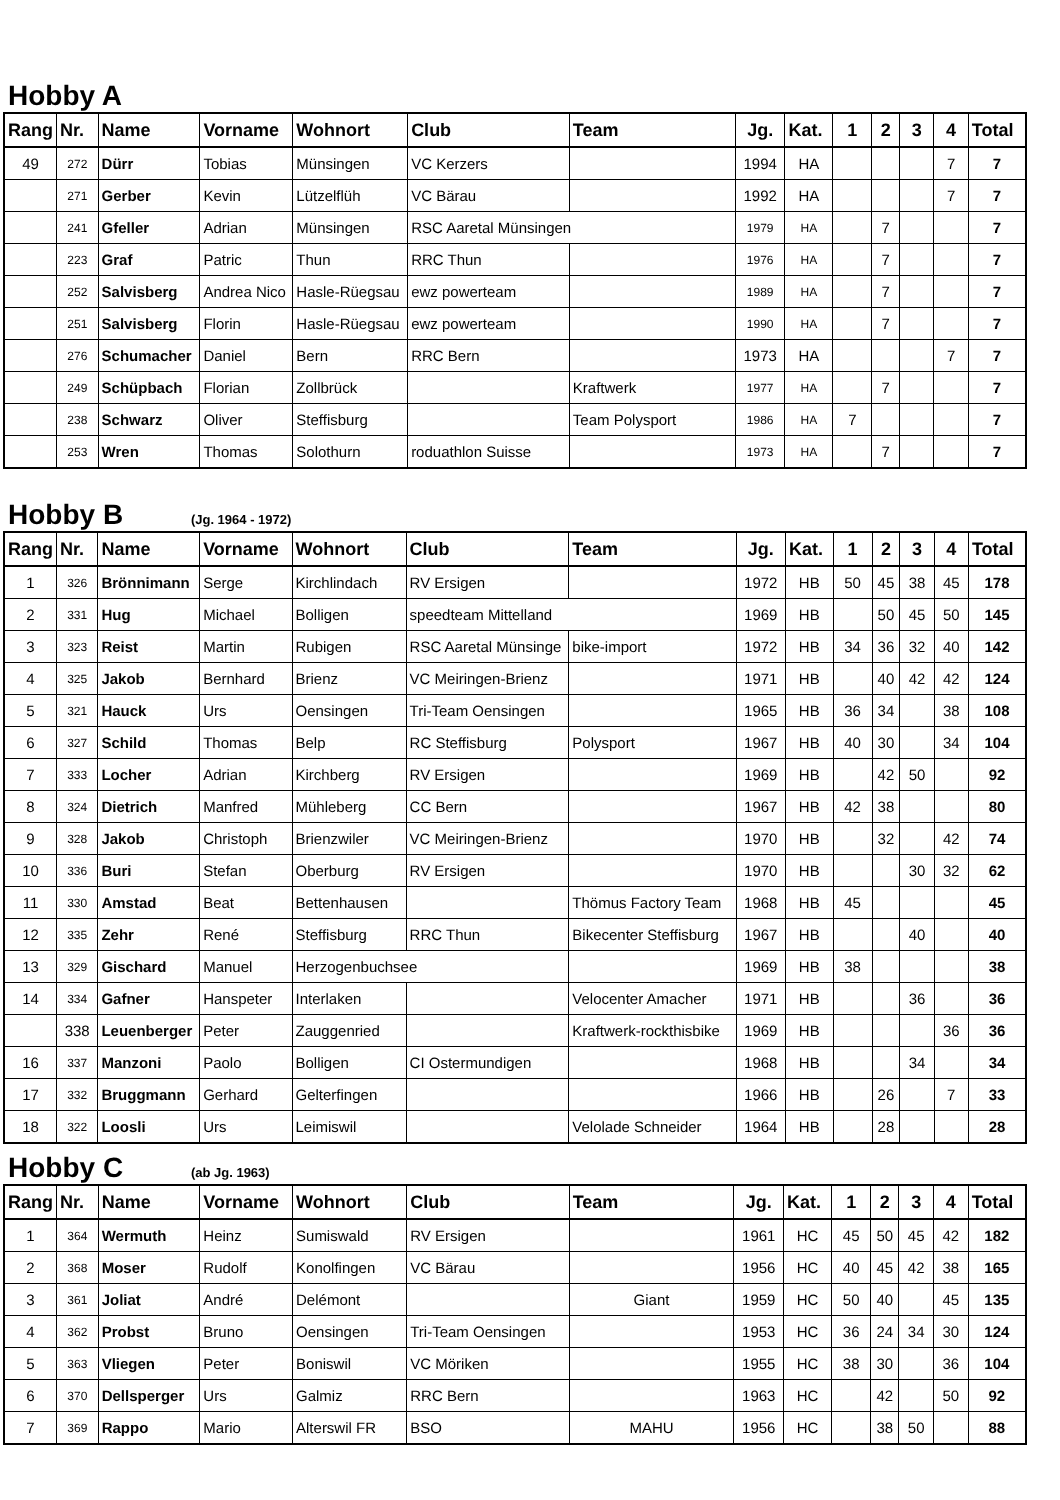Hobby A
| Rang | Nr. | Name | Vorname | Wohnort | Club | Team | Jg. | Kat. | 1 | 2 | 3 | 4 | Total |
| --- | --- | --- | --- | --- | --- | --- | --- | --- | --- | --- | --- | --- | --- |
| 49 | 272 | Dürr | Tobias | Münsingen | VC Kerzers | | 1994 | HA | | | | 7 | 7 |
| | 271 | Gerber | Kevin | Lützelflüh | VC Bärau | | 1992 | HA | | | | 7 | 7 |
| | 241 | Gfeller | Adrian | Münsingen | RSC Aaretal Münsingen | | 1979 | HA | | 7 | | | 7 |
| | 223 | Graf | Patric | Thun | RRC Thun | | 1976 | HA | | 7 | | | 7 |
| | 252 | Salvisberg | Andrea Nico | Hasle-Rüegsau | ewz powerteam | | 1989 | HA | | 7 | | | 7 |
| | 251 | Salvisberg | Florin | Hasle-Rüegsau | ewz powerteam | | 1990 | HA | | 7 | | | 7 |
| | 276 | Schumacher | Daniel | Bern | RRC Bern | | 1973 | HA | | | | 7 | 7 |
| | 249 | Schüpbach | Florian | Zollbrück | | Kraftwerk | 1977 | HA | | 7 | | | 7 |
| | 238 | Schwarz | Oliver | Steffisburg | | Team Polysport | 1986 | HA | 7 | | | | 7 |
| | 253 | Wren | Thomas | Solothurn | roduathlon Suisse | | 1973 | HA | | 7 | | | 7 |
Hobby B (Jg. 1964 - 1972)
| Rang | Nr. | Name | Vorname | Wohnort | Club | Team | Jg. | Kat. | 1 | 2 | 3 | 4 | Total |
| --- | --- | --- | --- | --- | --- | --- | --- | --- | --- | --- | --- | --- | --- |
| 1 | 326 | Brönnimann | Serge | Kirchlindach | RV Ersigen | | 1972 | HB | 50 | 45 | 38 | 45 | 178 |
| 2 | 331 | Hug | Michael | Bolligen | speedteam Mittelland | | 1969 | HB | | 50 | 45 | 50 | 145 |
| 3 | 323 | Reist | Martin | Rubigen | RSC Aaretal Münsinge | bike-import | 1972 | HB | 34 | 36 | 32 | 40 | 142 |
| 4 | 325 | Jakob | Bernhard | Brienz | VC Meiringen-Brienz | | 1971 | HB | | 40 | 42 | 42 | 124 |
| 5 | 321 | Hauck | Urs | Oensingen | Tri-Team Oensingen | | 1965 | HB | 36 | 34 | | 38 | 108 |
| 6 | 327 | Schild | Thomas | Belp | RC Steffisburg | Polysport | 1967 | HB | 40 | 30 | | 34 | 104 |
| 7 | 333 | Locher | Adrian | Kirchberg | RV Ersigen | | 1969 | HB | | 42 | 50 | | 92 |
| 8 | 324 | Dietrich | Manfred | Mühleberg | CC Bern | | 1967 | HB | 42 | 38 | | | 80 |
| 9 | 328 | Jakob | Christoph | Brienzwiler | VC Meiringen-Brienz | | 1970 | HB | | 32 | | 42 | 74 |
| 10 | 336 | Buri | Stefan | Oberburg | RV Ersigen | | 1970 | HB | | | 30 | 32 | 62 |
| 11 | 330 | Amstad | Beat | Bettenhausen | | Thömus Factory Team | 1968 | HB | 45 | | | | 45 |
| 12 | 335 | Zehr | René | Steffisburg | RRC Thun | Bikecenter Steffisburg | 1967 | HB | | | 40 | | 40 |
| 13 | 329 | Gischard | Manuel | Herzogenbuchsee | | | 1969 | HB | 38 | | | | 38 |
| 14 | 334 | Gafner | Hanspeter | Interlaken | | Velocenter Amacher | 1971 | HB | | | 36 | | 36 |
| | 338 | Leuenberger | Peter | Zauggenried | | Kraftwerk-rockthisbike | 1969 | HB | | | | 36 | 36 |
| 16 | 337 | Manzoni | Paolo | Bolligen | CI Ostermundigen | | 1968 | HB | | | 34 | | 34 |
| 17 | 332 | Bruggmann | Gerhard | Gelterfingen | | | 1966 | HB | | 26 | | 7 | 33 |
| 18 | 322 | Loosli | Urs | Leimiswil | | Velolade Schneider | 1964 | HB | | 28 | | | 28 |
Hobby C (ab Jg. 1963)
| Rang | Nr. | Name | Vorname | Wohnort | Club | Team | Jg. | Kat. | 1 | 2 | 3 | 4 | Total |
| --- | --- | --- | --- | --- | --- | --- | --- | --- | --- | --- | --- | --- | --- |
| 1 | 364 | Wermuth | Heinz | Sumiswald | RV Ersigen | | 1961 | HC | 45 | 50 | 45 | 42 | 182 |
| 2 | 368 | Moser | Rudolf | Konolfingen | VC Bärau | | 1956 | HC | 40 | 45 | 42 | 38 | 165 |
| 3 | 361 | Joliat | André | Delémont | | Giant | 1959 | HC | 50 | 40 | | 45 | 135 |
| 4 | 362 | Probst | Bruno | Oensingen | Tri-Team Oensingen | | 1953 | HC | 36 | 24 | 34 | 30 | 124 |
| 5 | 363 | Vliegen | Peter | Boniswil | VC Möriken | | 1955 | HC | 38 | 30 | | 36 | 104 |
| 6 | 370 | Dellsperger | Urs | Galmiz | RRC Bern | | 1963 | HC | | 42 | | 50 | 92 |
| 7 | 369 | Rappo | Mario | Alterswil FR | BSO | MAHU | 1956 | HC | | 38 | 50 | | 88 |